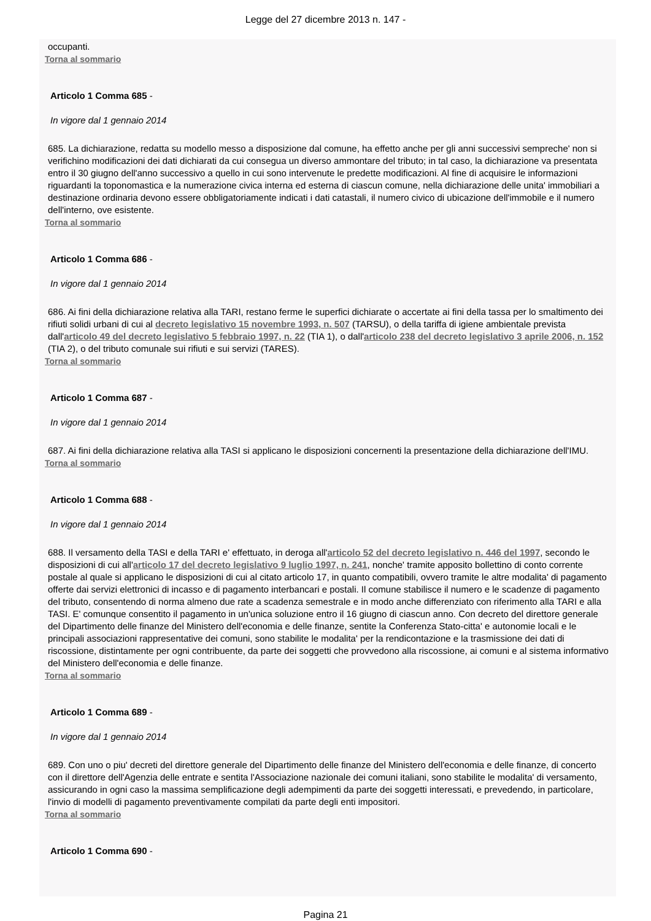Legge del 27 dicembre 2013 n. 147 -
occupanti.
Torna al sommario
Articolo 1 Comma 685 -
In vigore dal 1 gennaio 2014
685. La dichiarazione, redatta su modello messo a disposizione dal comune, ha effetto anche per gli anni successivi sempreche' non si verifichino modificazioni dei dati dichiarati da cui consegua un diverso ammontare del tributo; in tal caso, la dichiarazione va presentata entro il 30 giugno dell'anno successivo a quello in cui sono intervenute le predette modificazioni. Al fine di acquisire le informazioni riguardanti la toponomastica e la numerazione civica interna ed esterna di ciascun comune, nella dichiarazione delle unita' immobiliari a destinazione ordinaria devono essere obbligatoriamente indicati i dati catastali, il numero civico di ubicazione dell'immobile e il numero dell'interno, ove esistente.
Torna al sommario
Articolo 1 Comma 686 -
In vigore dal 1 gennaio 2014
686. Ai fini della dichiarazione relativa alla TARI, restano ferme le superfici dichiarate o accertate ai fini della tassa per lo smaltimento dei rifiuti solidi urbani di cui al decreto legislativo 15 novembre 1993, n. 507 (TARSU), o della tariffa di igiene ambientale prevista dall'articolo 49 del decreto legislativo 5 febbraio 1997, n. 22 (TIA 1), o dall'articolo 238 del decreto legislativo 3 aprile 2006, n. 152 (TIA 2), o del tributo comunale sui rifiuti e sui servizi (TARES).
Torna al sommario
Articolo 1 Comma 687 -
In vigore dal 1 gennaio 2014
687. Ai fini della dichiarazione relativa alla TASI si applicano le disposizioni concernenti la presentazione della dichiarazione dell'IMU.
Torna al sommario
Articolo 1 Comma 688 -
In vigore dal 1 gennaio 2014
688. Il versamento della TASI e della TARI e' effettuato, in deroga all'articolo 52 del decreto legislativo n. 446 del 1997, secondo le disposizioni di cui all'articolo 17 del decreto legislativo 9 luglio 1997, n. 241, nonche' tramite apposito bollettino di conto corrente postale al quale si applicano le disposizioni di cui al citato articolo 17, in quanto compatibili, ovvero tramite le altre modalita' di pagamento offerte dai servizi elettronici di incasso e di pagamento interbancari e postali. Il comune stabilisce il numero e le scadenze di pagamento del tributo, consentendo di norma almeno due rate a scadenza semestrale e in modo anche differenziato con riferimento alla TARI e alla TASI. E' comunque consentito il pagamento in un'unica soluzione entro il 16 giugno di ciascun anno. Con decreto del direttore generale del Dipartimento delle finanze del Ministero dell'economia e delle finanze, sentite la Conferenza Stato-citta' e autonomie locali e le principali associazioni rappresentative dei comuni, sono stabilite le modalita' per la rendicontazione e la trasmissione dei dati di riscossione, distintamente per ogni contribuente, da parte dei soggetti che provvedono alla riscossione, ai comuni e al sistema informativo del Ministero dell'economia e delle finanze.
Torna al sommario
Articolo 1 Comma 689 -
In vigore dal 1 gennaio 2014
689. Con uno o piu' decreti del direttore generale del Dipartimento delle finanze del Ministero dell'economia e delle finanze, di concerto con il direttore dell'Agenzia delle entrate e sentita l'Associazione nazionale dei comuni italiani, sono stabilite le modalita' di versamento, assicurando in ogni caso la massima semplificazione degli adempimenti da parte dei soggetti interessati, e prevedendo, in particolare, l'invio di modelli di pagamento preventivamente compilati da parte degli enti impositori.
Torna al sommario
Articolo 1 Comma 690 -
Pagina 21